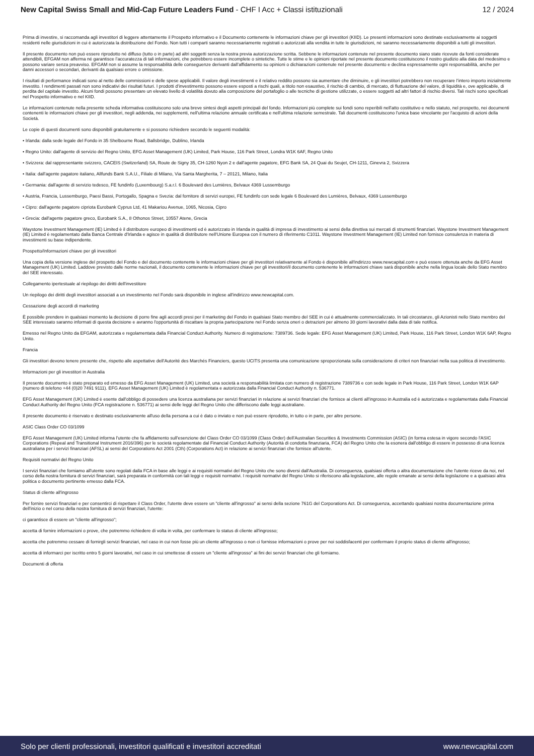New Capital Swiss Small and Mid-Cap Future Leaders Fund - CHF I Acc + Classi istituzionali
12 / 2024
Prima di investire, si raccomanda agli investitori di leggere attentamente il Prospetto informativo e il Documento contenente le informazioni chiave per gli investitori (KIID). Le presenti informazioni sono destinate esclusivamente ai soggetti residenti nelle giurisdizioni in cui è autorizzata la distribuzione del Fondo. Non tutti i comparti saranno necessariamente registrati o autorizzati alla vendita in tutte le giurisdizioni, né saranno necessariamente disponibili a tutti gli investitori.
Il presente documento non può essere riprodotto né diffuso (tutto o in parte) ad altri soggetti senza la nostra previa autorizzazione scritta. Sebbene le informazioni contenute nel presente documento siano state ricevute da fonti considerate attendibili, EFGAM non afferma né garantisce l’accuratezza di tali informazioni, che potrebbero essere incomplete o sintetiche. Tutte le stime e le opinioni riportate nel presente documento costituiscono il nostro giudizio alla data del medesimo e possono variare senza preavviso. EFGAM non si assume la responsabilità delle conseguenze derivanti dall’affidamento su opinioni o dichiarazioni contenute nel presente documento e declina espressamente ogni responsabilità, anche per danni accessori o secondari, derivanti da qualsiasi errore o omissione.
I risultati di performance indicati sono al netto delle commissioni e delle spese applicabili. Il valore degli investimenti e il relativo reddito possono sia aumentare che diminuire, e gli investitori potrebbero non recuperare l’intero importo inizialmente investito. I rendimenti passati non sono indicativi dei risultati futuri. I prodotti d’investimento possono essere esposti a rischi quali, a titolo non esaustivo, il rischio di cambio, di mercato, di fluttuazione del valore, di liquidità e, ove applicabile, di perdita del capitale investito. Alcuni fondi possono presentare un elevato livello di volatilità dovuto alla composizione del portafoglio o alle tecniche di gestione utilizzate, o essere soggetti ad altri fattori di rischio diversi. Tali rischi sono specificati nel Prospetto informativo e nel KIID.
Le informazioni contenute nella presente scheda informativa costituiscono solo una breve sintesi degli aspetti principali del fondo. Informazioni più complete sui fondi sono reperibili nell'atto costitutivo e nello statuto, nel prospetto, nei documenti contenenti le informazioni chiave per gli investitori, negli addenda, nei supplementi, nell'ultima relazione annuale certificata e nell'ultima relazione semestrale. Tali documenti costituiscono l'unica base vincolante per l'acquisto di azioni della Società.
Le copie di questi documenti sono disponibili gratuitamente e si possono richiedere secondo le seguenti modalità:
• Irlanda: dalla sede legale del Fondo in 35 Shelbourne Road, Ballsbridge, Dublino, Irlanda
• Regno Unito: dall'agente di servizio del Regno Unito, EFG Asset Management (UK) Limited, Park House, 116 Park Street, Londra W1K 6AF, Regno Unito
• Svizzera: dal rappresentante svizzero, CACEIS (Switzerland) SA, Route de Signy 35, CH-1260 Nyon 2 e dall'agente pagatore, EFG Bank SA, 24 Quai du Seujet, CH-1211, Ginevra 2, Svizzera
• Italia: dall'agente pagatore italiano, Allfunds Bank S.A.U., Filiale di Milano, Via Santa Margherita, 7 – 20121, Milano, Italia
• Germania: dall'agente di servizio tedesco, FE fundinfo (Luxembourg) S.a.r.l. 6 Boulevard des Lumières, Belvaux 4369 Lussemburgo
• Austria, Francia, Lussemburgo, Paesi Bassi, Portogallo, Spagna e Svezia: dal fornitore di servizi europei, FE fundinfo con sede legale 6 Boulevard des Lumières, Belvaux, 4369 Lussemburgo
• Cipro: dall'agente pagatore cipriota Eurobank Cyprus Ltd, 41 Makariou Avenue, 1065, Nicosia, Cipro
• Grecia: dall'agente pagatore greco, Eurobank S.A., 8 Othonos Street, 10557 Atene, Grecia
Waystone Investment Management (IE) Limited è il distributore europeo di investimenti ed è autorizzato in Irlanda in qualità di impresa di investimento ai sensi della direttiva sui mercati di strumenti finanziari. Waystone Investment Management (IE) Limited è regolamentato dalla Banca Centrale d'Irlanda e agisce in qualità di distributore nell'Unione Europea con il numero di riferimento C1011. Waystone Investment Management (IE) Limited non fornisce consulenza in materia di investimenti su base indipendente.
Prospetto/Informazioni chiave per gli investitori
Una copia della versione inglese del prospetto del Fondo e del documento contenente le informazioni chiave per gli investitori relativamente al Fondo è disponibile all'indirizzo www.newcapital.com e può essere ottenuta anche da EFG Asset Management (UK) Limited. Laddove previsto dalle norme nazionali, il documento contenente le informazioni chiave per gli investitori/il documento contenente le informazioni chiave sarà disponibile anche nella lingua locale dello Stato membro del SEE interessato.
Collegamento ipertestuale al riepilogo dei diritti dell'investitore
Un riepilogo dei diritti degli investitori associati a un investimento nel Fondo sarà disponibile in inglese all'indirizzo www.newcapital.com.
Cessazione degli accordi di marketing
È possibile prendere in qualsiasi momento la decisione di porre fine agli accordi presi per il marketing del Fondo in qualsiasi Stato membro del SEE in cui è attualmente commercializzato. In tali circostanze, gli Azionisti nello Stato membro del SEE interessato saranno informati di questa decisione e avranno l'opportunità di riscattare la propria partecipazione nel Fondo senza oneri o detrazioni per almeno 30 giorni lavorativi dalla data di tale notifica.
Emesso nel Regno Unito da EFGAM, autorizzata e regolamentata dalla Financial Conduct Authority. Numero di registrazione: 7389736. Sede legale: EFG Asset Management (UK) Limited, Park House, 116 Park Street, London W1K 6AP, Regno Unito.
Francia
Gli investitori devono tenere presente che, rispetto alle aspettative dell'Autorité des Marchés Financiers, questo UCITS presenta una comunicazione sproporzionata sulla considerazione di criteri non finanziari nella sua politica di investimento.
Informazioni per gli investitori in Australia
Il presente documento è stato preparato ed emesso da EFG Asset Management (UK) Limited, una società a responsabilità limitata con numero di registrazione 7389736 e con sede legale in Park House, 116 Park Street, London W1K 6AP (numero di telefono +44 (0)20 7491 9111). EFG Asset Management (UK) Limited è regolamentata e autorizzata dalla Financial Conduct Authority n. 536771.
EFG Asset Management (UK) Limited è esente dall'obbligo di possedere una licenza australiana per servizi finanziari in relazione ai servizi finanziari che fornisce ai clienti all'ingrosso in Australia ed è autorizzata e regolamentata dalla Financial Conduct Authority del Regno Unito (FCA registrazione n. 536771) ai sensi delle leggi del Regno Unito che differiscono dalle leggi australiane.
Il presente documento è riservato e destinato esclusivamente all'uso della persona a cui è dato o inviato e non può essere riprodotto, in tutto o in parte, per altre persone.
ASIC Class Order CO 03/1099
EFG Asset Management (UK) Limited informa l'utente che fa affidamento sull'esenzione del Class Order CO 03/1099 (Class Order) dell'Australian Securities & Investments Commission (ASIC) (in forma estesa in vigore secondo l'ASIC Corporations (Repeal and Transitional Instrument 2016/396) per le società regolamentate dal Financial Conduct Authority (Autorità di condotta finanziaria, FCA) del Regno Unito che la esonera dall'obbligo di essere in possesso di una licenza australiana per i servizi finanziari (AFSL) ai sensi del Corporations Act 2001 (Cth) (Corporations Act) in relazione ai servizi finanziari che fornisce all'utente.
Requisiti normativi del Regno Unito
I servizi finanziari che forniamo all'utente sono regolati dalla FCA in base alle leggi e ai requisiti normativi del Regno Unito che sono diversi dall'Australia. Di conseguenza, qualsiasi offerta o altra documentazione che l'utente riceve da noi, nel corso della nostra fornitura di servizi finanziari, sarà preparata in conformità con tali leggi e requisiti normativi. I requisiti normativi del Regno Unito si riferiscono alla legislazione, alle regole emanate ai sensi della legislazione e a qualsiasi altra politica o documento pertinente emesso dalla FCA.
Status di cliente all'ingrosso
Per fornire servizi finanziari e per consentirci di rispettare il Class Order, l'utente deve essere un "cliente all'ingrosso" ai sensi della sezione 761G del Corporations Act. Di conseguenza, accettando qualsiasi nostra documentazione prima dell'inizio o nel corso della nostra fornitura di servizi finanziari, l'utente:
ci garantisce di essere un "cliente all'ingrosso";
accetta di fornire informazioni o prove, che potremmo richiedere di volta in volta, per confermare lo status di cliente all'ingrosso;
accetta che potremmo cessare di fornirgli servizi finanziari, nel caso in cui non fosse più un cliente all'ingrosso o non ci fornisse informazioni o prove per noi soddisfacenti per confermare il proprio status di cliente all'ingrosso;
accetta di informarci per iscritto entro 5 giorni lavorativi, nel caso in cui smettesse di essere un "cliente all'ingrosso" ai fini dei servizi finanziari che gli forniamo.
Documenti di offerta
Solo per clienti professionali, investitori qualificati e investitori accreditati
www.newcapital.com